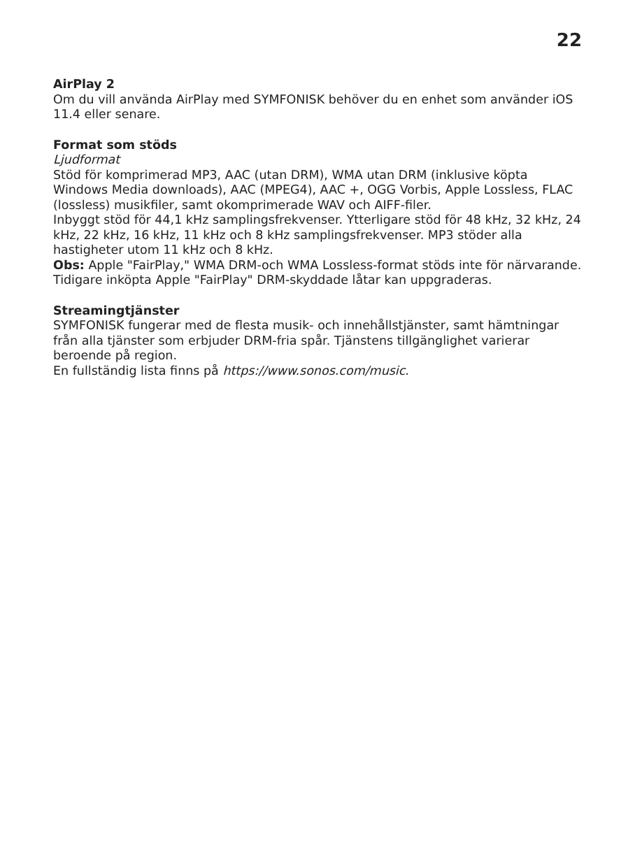22
AirPlay 2
Om du vill använda AirPlay med SYMFONISK behöver du en enhet som använder iOS 11.4 eller senare.
Format som stöds
Ljudformat
Stöd för komprimerad MP3, AAC (utan DRM), WMA utan DRM (inklusive köpta Windows Media downloads), AAC (MPEG4), AAC +, OGG Vorbis, Apple Lossless, FLAC (lossless) musikfiler, samt okomprimerade WAV och AIFF-filer.
Inbyggt stöd för 44,1 kHz samplingsfrekvenser. Ytterligare stöd för 48 kHz, 32 kHz, 24 kHz, 22 kHz, 16 kHz, 11 kHz och 8 kHz samplingsfrekvenser. MP3 stöder alla hastigheter utom 11 kHz och 8 kHz.
Obs: Apple "FairPlay," WMA DRM-och WMA Lossless-format stöds inte för närvarande. Tidigare inköpta Apple "FairPlay" DRM-skyddade låtar kan uppgraderas.
Streamingtjänster
SYMFONISK fungerar med de flesta musik- och innehållstjänster, samt hämtningar från alla tjänster som erbjuder DRM-fria spår. Tjänstens tillgänglighet varierar beroende på region.
En fullständig lista finns på https://www.sonos.com/music.